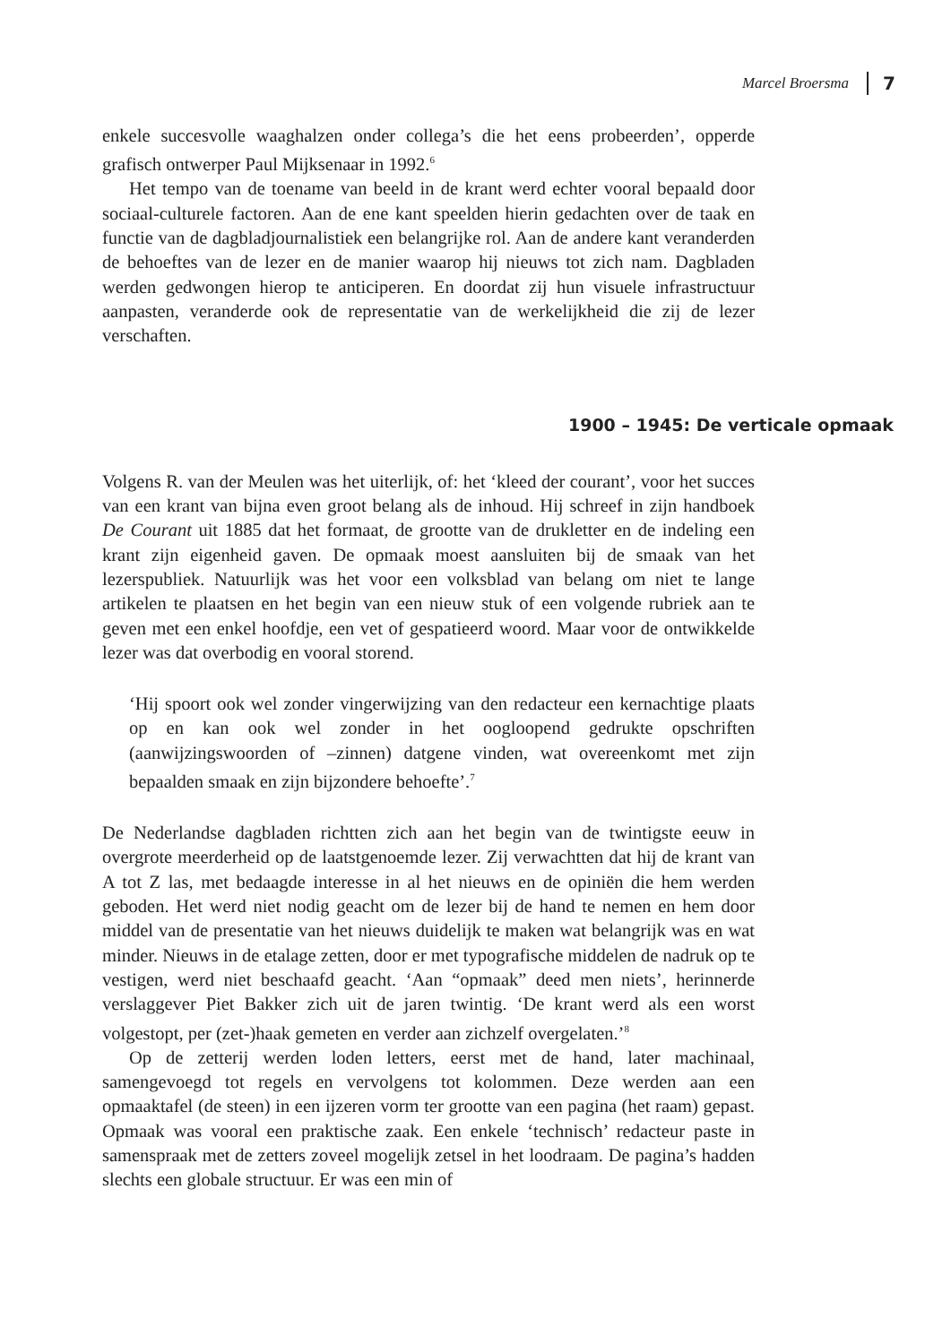Marcel Broersma 7
enkele succesvolle waaghalzen onder collega’s die het eens probeerden’, opperde grafisch ontwerper Paul Mijksenaar in 1992.<sup>6</sup>
Het tempo van de toename van beeld in de krant werd echter vooral bepaald door sociaal-culturele factoren. Aan de ene kant speelden hierin gedachten over de taak en functie van de dagbladjournalistiek een belangrijke rol. Aan de andere kant veranderden de behoeftes van de lezer en de manier waarop hij nieuws tot zich nam. Dagbladen werden gedwongen hierop te anticiperen. En doordat zij hun visuele infrastructuur aanpasten, veranderde ook de representatie van de werkelijkheid die zij de lezer verschaften.
1900 – 1945: De verticale opmaak
Volgens R. van der Meulen was het uiterlijk, of: het ‘kleed der courant’, voor het succes van een krant van bijna even groot belang als de inhoud. Hij schreef in zijn handboek De Courant uit 1885 dat het formaat, de grootte van de drukletter en de indeling een krant zijn eigenheid gaven. De opmaak moest aansluiten bij de smaak van het lezerspubliek. Natuurlijk was het voor een volksblad van belang om niet te lange artikelen te plaatsen en het begin van een nieuw stuk of een volgende rubriek aan te geven met een enkel hoofdje, een vet of gespatieerd woord. Maar voor de ontwikkelde lezer was dat overbodig en vooral storend.
‘Hij spoort ook wel zonder vingerwijzing van den redacteur een kernachtige plaats op en kan ook wel zonder in het oogloopend gedrukte opschriften (aanwijzingswoorden of –zinnen) datgene vinden, wat overeenkomt met zijn bepaalden smaak en zijn bijzondere behoefte’.<sup>7</sup>
De Nederlandse dagbladen richtten zich aan het begin van de twintigste eeuw in overgrote meerderheid op de laatstgenoemde lezer. Zij verwachtten dat hij de krant van A tot Z las, met bedaagde interesse in al het nieuws en de opiniën die hem werden geboden. Het werd niet nodig geacht om de lezer bij de hand te nemen en hem door middel van de presentatie van het nieuws duidelijk te maken wat belangrijk was en wat minder. Nieuws in de etalage zetten, door er met typografische middelen de nadruk op te vestigen, werd niet beschaafd geacht. ‘Aan “opmaak” deed men niets’, herinnerde verslaggever Piet Bakker zich uit de jaren twintig. ‘De krant werd als een worst volgestopt, per (zet-)haak gemeten en verder aan zichzelf overgelaten.’<sup>8</sup>
Op de zetterij werden loden letters, eerst met de hand, later machinaal, samengevoegd tot regels en vervolgens tot kolommen. Deze werden aan een opmaaktafel (de steen) in een ijzeren vorm ter grootte van een pagina (het raam) gepast. Opmaak was vooral een praktische zaak. Een enkele ‘technisch’ redacteur paste in samenspraak met de zetters zoveel mogelijk zetsel in het loodraam. De pagina’s hadden slechts een globale structuur. Er was een min of